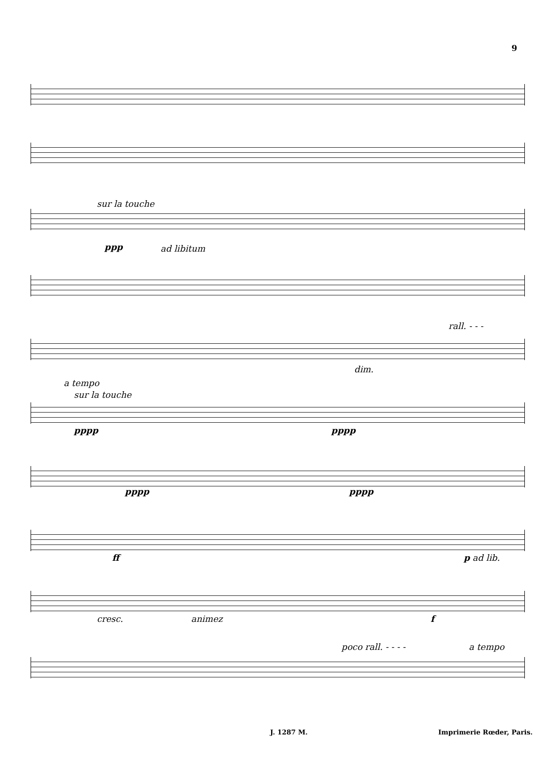9
sur la touche
ppp ad libitum
rall. - - -
dim.
a tempo
sur la touche
pppp pppp
pppp pppp
ff p ad lib.
cresc. animez f
poco rall. - - - - a tempo
J. 1287 M. Imprimerie Rœder, Paris.